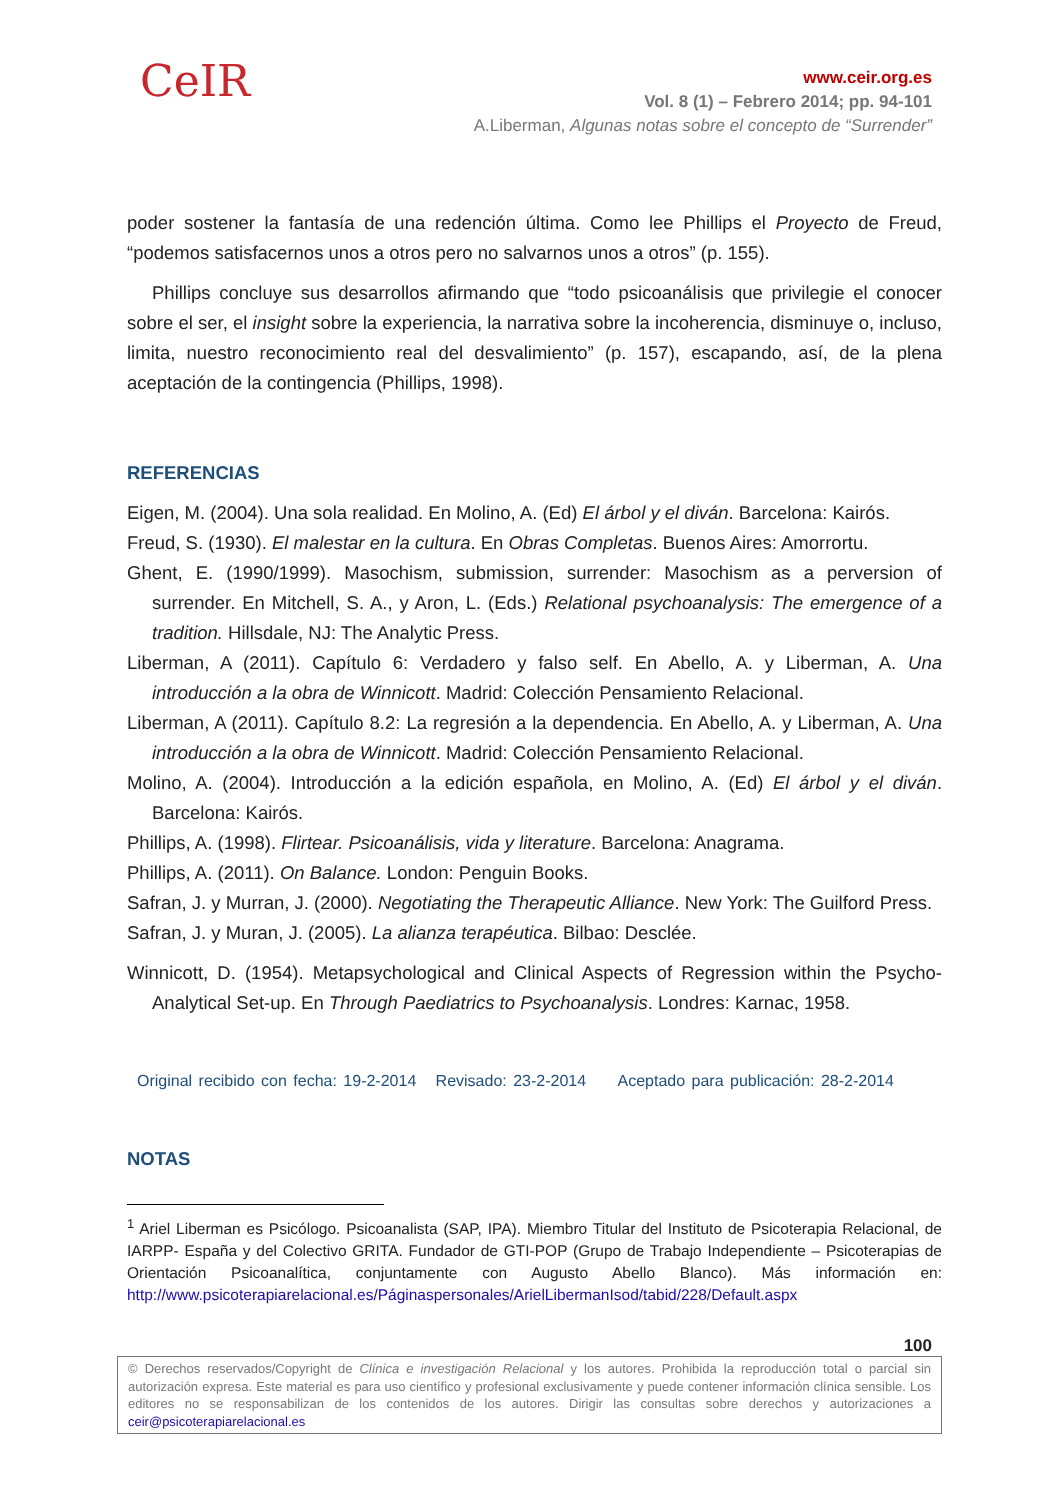CeIR
www.ceir.org.es
Vol. 8 (1) – Febrero 2014; pp. 94-101
A.Liberman, Algunas notas sobre el concepto de “Surrender”
poder sostener la fantasía de una redención última. Como lee Phillips el Proyecto de Freud, “podemos satisfacernos unos a otros pero no salvarnos unos a otros” (p. 155).
Phillips concluye sus desarrollos afirmando que “todo psicoanálisis que privilegie el conocer sobre el ser, el insight sobre la experiencia, la narrativa sobre la incoherencia, disminuye o, incluso, limita, nuestro reconocimiento real del desvalimiento” (p. 157), escapando, así, de la plena aceptación de la contingencia (Phillips, 1998).
REFERENCIAS
Eigen, M. (2004). Una sola realidad. En Molino, A. (Ed) El árbol y el diván. Barcelona: Kairós.
Freud, S. (1930). El malestar en la cultura. En Obras Completas. Buenos Aires: Amorrortu.
Ghent, E. (1990/1999). Masochism, submission, surrender: Masochism as a perversion of surrender. En Mitchell, S. A., y Aron, L. (Eds.) Relational psychoanalysis: The emergence of a tradition. Hillsdale, NJ: The Analytic Press.
Liberman, A (2011). Capítulo 6: Verdadero y falso self. En Abello, A. y Liberman, A. Una introducción a la obra de Winnicott. Madrid: Colección Pensamiento Relacional.
Liberman, A (2011). Capítulo 8.2: La regresión a la dependencia. En Abello, A. y Liberman, A. Una introducción a la obra de Winnicott. Madrid: Colección Pensamiento Relacional.
Molino, A. (2004). Introducción a la edición española, en Molino, A. (Ed) El árbol y el diván. Barcelona: Kairós.
Phillips, A. (1998). Flirtear. Psicoanálisis, vida y literature. Barcelona: Anagrama.
Phillips, A. (2011). On Balance. London: Penguin Books.
Safran, J. y Murran, J. (2000). Negotiating the Therapeutic Alliance. New York: The Guilford Press.
Safran, J. y Muran, J. (2005). La alianza terapéutica. Bilbao: Desclée.
Winnicott, D. (1954). Metapsychological and Clinical Aspects of Regression within the Psycho-Analytical Set-up. En Through Paediatrics to Psychoanalysis. Londres: Karnac, 1958.
Original recibido con fecha: 19-2-2014 Revisado: 23-2-2014 Aceptado para publicación: 28-2-2014
NOTAS
<sup>1</sup> Ariel Liberman es Psicólogo. Psicoanalista (SAP, IPA). Miembro Titular del Instituto de Psicoterapia Relacional, de IARPP- España y del Colectivo GRITA. Fundador de GTI-POP (Grupo de Trabajo Independiente – Psicoterapias de Orientación Psicoanalítica, conjuntamente con Augusto Abello Blanco). Más información en: http://www.psicoterapiarelacional.es/Páginaspersonales/ArielLibermanIsod/tabid/228/Default.aspx
100
© Derechos reservados/Copyright de Clínica e investigación Relacional y los autores. Prohibida la reproducción total o parcial sin autorización expresa. Este material es para uso científico y profesional exclusivamente y puede contener información clínica sensible. Los editores no se responsabilizan de los contenidos de los autores. Dirigir las consultas sobre derechos y autorizaciones a ceir@psicoterapiarelacional.es